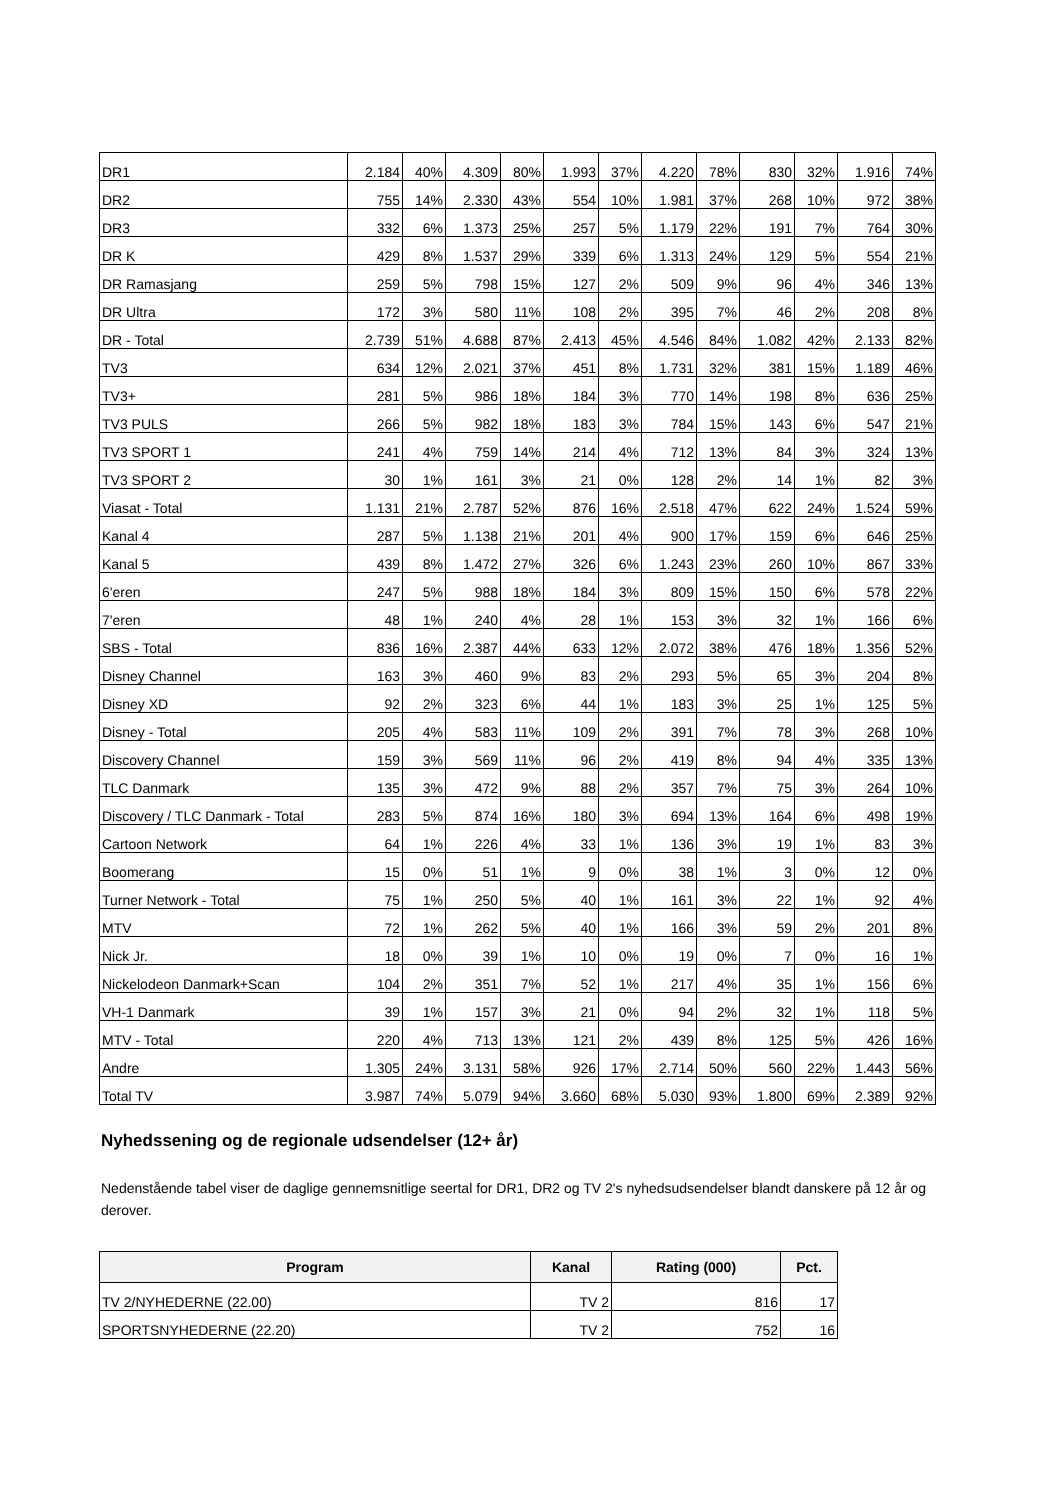| DR1 | 2.184 | 40% | 4.309 | 80% | 1.993 | 37% | 4.220 | 78% | 830 | 32% | 1.916 | 74% |
| DR2 | 755 | 14% | 2.330 | 43% | 554 | 10% | 1.981 | 37% | 268 | 10% | 972 | 38% |
| DR3 | 332 | 6% | 1.373 | 25% | 257 | 5% | 1.179 | 22% | 191 | 7% | 764 | 30% |
| DR K | 429 | 8% | 1.537 | 29% | 339 | 6% | 1.313 | 24% | 129 | 5% | 554 | 21% |
| DR Ramasjang | 259 | 5% | 798 | 15% | 127 | 2% | 509 | 9% | 96 | 4% | 346 | 13% |
| DR Ultra | 172 | 3% | 580 | 11% | 108 | 2% | 395 | 7% | 46 | 2% | 208 | 8% |
| DR - Total | 2.739 | 51% | 4.688 | 87% | 2.413 | 45% | 4.546 | 84% | 1.082 | 42% | 2.133 | 82% |
| TV3 | 634 | 12% | 2.021 | 37% | 451 | 8% | 1.731 | 32% | 381 | 15% | 1.189 | 46% |
| TV3+ | 281 | 5% | 986 | 18% | 184 | 3% | 770 | 14% | 198 | 8% | 636 | 25% |
| TV3 PULS | 266 | 5% | 982 | 18% | 183 | 3% | 784 | 15% | 143 | 6% | 547 | 21% |
| TV3 SPORT 1 | 241 | 4% | 759 | 14% | 214 | 4% | 712 | 13% | 84 | 3% | 324 | 13% |
| TV3 SPORT 2 | 30 | 1% | 161 | 3% | 21 | 0% | 128 | 2% | 14 | 1% | 82 | 3% |
| Viasat - Total | 1.131 | 21% | 2.787 | 52% | 876 | 16% | 2.518 | 47% | 622 | 24% | 1.524 | 59% |
| Kanal 4 | 287 | 5% | 1.138 | 21% | 201 | 4% | 900 | 17% | 159 | 6% | 646 | 25% |
| Kanal 5 | 439 | 8% | 1.472 | 27% | 326 | 6% | 1.243 | 23% | 260 | 10% | 867 | 33% |
| 6'eren | 247 | 5% | 988 | 18% | 184 | 3% | 809 | 15% | 150 | 6% | 578 | 22% |
| 7'eren | 48 | 1% | 240 | 4% | 28 | 1% | 153 | 3% | 32 | 1% | 166 | 6% |
| SBS - Total | 836 | 16% | 2.387 | 44% | 633 | 12% | 2.072 | 38% | 476 | 18% | 1.356 | 52% |
| Disney Channel | 163 | 3% | 460 | 9% | 83 | 2% | 293 | 5% | 65 | 3% | 204 | 8% |
| Disney XD | 92 | 2% | 323 | 6% | 44 | 1% | 183 | 3% | 25 | 1% | 125 | 5% |
| Disney - Total | 205 | 4% | 583 | 11% | 109 | 2% | 391 | 7% | 78 | 3% | 268 | 10% |
| Discovery Channel | 159 | 3% | 569 | 11% | 96 | 2% | 419 | 8% | 94 | 4% | 335 | 13% |
| TLC Danmark | 135 | 3% | 472 | 9% | 88 | 2% | 357 | 7% | 75 | 3% | 264 | 10% |
| Discovery / TLC Danmark - Total | 283 | 5% | 874 | 16% | 180 | 3% | 694 | 13% | 164 | 6% | 498 | 19% |
| Cartoon Network | 64 | 1% | 226 | 4% | 33 | 1% | 136 | 3% | 19 | 1% | 83 | 3% |
| Boomerang | 15 | 0% | 51 | 1% | 9 | 0% | 38 | 1% | 3 | 0% | 12 | 0% |
| Turner Network - Total | 75 | 1% | 250 | 5% | 40 | 1% | 161 | 3% | 22 | 1% | 92 | 4% |
| MTV | 72 | 1% | 262 | 5% | 40 | 1% | 166 | 3% | 59 | 2% | 201 | 8% |
| Nick Jr. | 18 | 0% | 39 | 1% | 10 | 0% | 19 | 0% | 7 | 0% | 16 | 1% |
| Nickelodeon Danmark+Scan | 104 | 2% | 351 | 7% | 52 | 1% | 217 | 4% | 35 | 1% | 156 | 6% |
| VH-1 Danmark | 39 | 1% | 157 | 3% | 21 | 0% | 94 | 2% | 32 | 1% | 118 | 5% |
| MTV - Total | 220 | 4% | 713 | 13% | 121 | 2% | 439 | 8% | 125 | 5% | 426 | 16% |
| Andre | 1.305 | 24% | 3.131 | 58% | 926 | 17% | 2.714 | 50% | 560 | 22% | 1.443 | 56% |
| Total TV | 3.987 | 74% | 5.079 | 94% | 3.660 | 68% | 5.030 | 93% | 1.800 | 69% | 2.389 | 92% |
Nyhedssening og de regionale udsendelser (12+ år)
Nedenstående tabel viser de daglige gennemsnitlige seertal for DR1, DR2 og TV 2's nyhedsudsendelser blandt danskere på 12 år og derover.
| Program | Kanal | Rating (000) | Pct. |
| --- | --- | --- | --- |
| TV 2/NYHEDERNE (22.00) | TV 2 | 816 | 17 |
| SPORTSNYHEDERNE (22.20) | TV 2 | 752 | 16 |